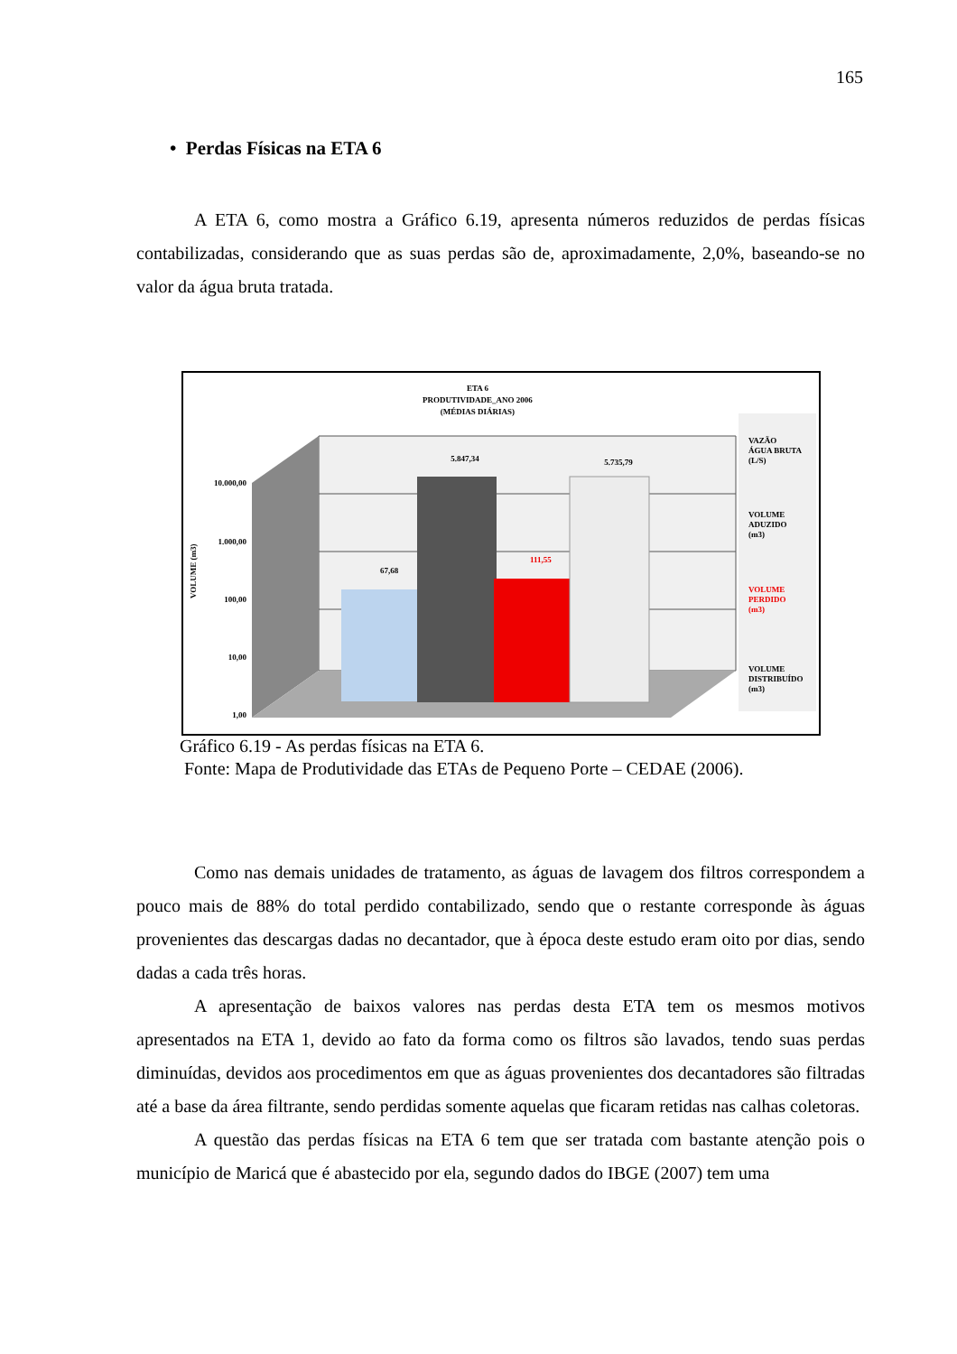165
• Perdas Físicas na ETA 6
A ETA 6, como mostra a Gráfico 6.19, apresenta números reduzidos de perdas físicas contabilizadas, considerando que as suas perdas são de, aproximadamente, 2,0%, baseando-se no valor da água bruta tratada.
ETA 6
PRODUTIVIDADE_ANO 2006
(MÉDIAS DIÁRIAS)
10.000,00
1.000,00
100,00
10,00
1,00
VOLUME (m3)
67,68
5.847,34
111,55
5.735,79
VAZÃO
ÁGUA BRUTA
(L/S)
VOLUME
ADUZIDO
(m3)
VOLUME
PERDIDO
(m3)
VOLUME
DISTRIBUÍDO
(m3)
Gráfico 6.19 - As perdas físicas na ETA 6.
Fonte: Mapa de Produtividade das ETAs de Pequeno Porte – CEDAE (2006).
Como nas demais unidades de tratamento, as águas de lavagem dos filtros correspondem a pouco mais de 88% do total perdido contabilizado, sendo que o restante corresponde às águas provenientes das descargas dadas no decantador, que à época deste estudo eram oito por dias, sendo dadas a cada três horas.
A apresentação de baixos valores nas perdas desta ETA tem os mesmos motivos apresentados na ETA 1, devido ao fato da forma como os filtros são lavados, tendo suas perdas diminuídas, devidos aos procedimentos em que as águas provenientes dos decantadores são filtradas até a base da área filtrante, sendo perdidas somente aquelas que ficaram retidas nas calhas coletoras.
A questão das perdas físicas na ETA 6 tem que ser tratada com bastante atenção pois o município de Maricá que é abastecido por ela, segundo dados do IBGE (2007) tem uma